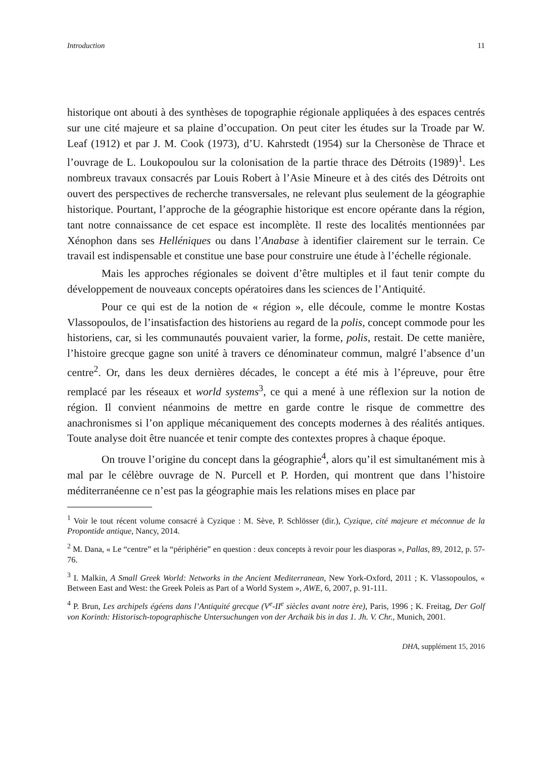Introduction 11
historique ont abouti à des synthèses de topographie régionale appliquées à des espaces centrés sur une cité majeure et sa plaine d’occupation. On peut citer les études sur la Troade par W. Leaf (1912) et par J. M. Cook (1973), d’U. Kahrstedt (1954) sur la Chersonèse de Thrace et l’ouvrage de L. Loukopoulou sur la colonisation de la partie thrace des Détroits (1989)<sup>1</sup>. Les nombreux travaux consacrés par Louis Robert à l’Asie Mineure et à des cités des Détroits ont ouvert des perspectives de recherche transversales, ne relevant plus seulement de la géographie historique. Pourtant, l’approche de la géographie historique est encore opérante dans la région, tant notre connaissance de cet espace est incomplète. Il reste des localités mentionnées par Xénophon dans ses Helléniques ou dans l’Anabase à identifier clairement sur le terrain. Ce travail est indispensable et constitue une base pour construire une étude à l’échelle régionale.
Mais les approches régionales se doivent d’être multiples et il faut tenir compte du développement de nouveaux concepts opératoires dans les sciences de l’Antiquité.
Pour ce qui est de la notion de « région », elle découle, comme le montre Kostas Vlassopoulos, de l’insatisfaction des historiens au regard de la polis, concept commode pour les historiens, car, si les communautés pouvaient varier, la forme, polis, restait. De cette manière, l’histoire grecque gagne son unité à travers ce dénominateur commun, malgré l’absence d’un centre<sup>2</sup>. Or, dans les deux dernières décades, le concept a été mis à l’épreuve, pour être remplacé par les réseaux et world systems<sup>3</sup>, ce qui a mené à une réflexion sur la notion de région. Il convient néanmoins de mettre en garde contre le risque de commettre des anachronismes si l’on applique mécaniquement des concepts modernes à des réalités antiques. Toute analyse doit être nuancée et tenir compte des contextes propres à chaque époque.
On trouve l’origine du concept dans la géographie<sup>4</sup>, alors qu’il est simultanément mis à mal par le célèbre ouvrage de N. Purcell et P. Horden, qui montrent que dans l’histoire méditerranéenne ce n’est pas la géographie mais les relations mises en place par
<sup>1</sup> Voir le tout récent volume consacré à Cyzique : M. Sève, P. Schlösser (dir.), Cyzique, cité majeure et méconnue de la Propontide antique, Nancy, 2014.
<sup>2</sup> M. Dana, « Le “centre” et la “périphérie” en question : deux concepts à revoir pour les diasporas », Pallas, 89, 2012, p. 57-76.
<sup>3</sup> I. Malkin, A Small Greek World: Networks in the Ancient Mediterranean, New York-Oxford, 2011 ; K. Vlassopoulos, « Between East and West: the Greek Poleis as Part of a World System », AWE, 6, 2007, p. 91-111.
<sup>4</sup> P. Brun, Les archipels égéens dans l’Antiquité grecque (V<sup>e</sup>-II<sup>e</sup> siècles avant notre ère), Paris, 1996 ; K. Freitag, Der Golf von Korinth: Historisch-topographische Untersuchungen von der Archaik bis in das 1. Jh. V. Chr., Munich, 2001.
DHA, supplément 15, 2016